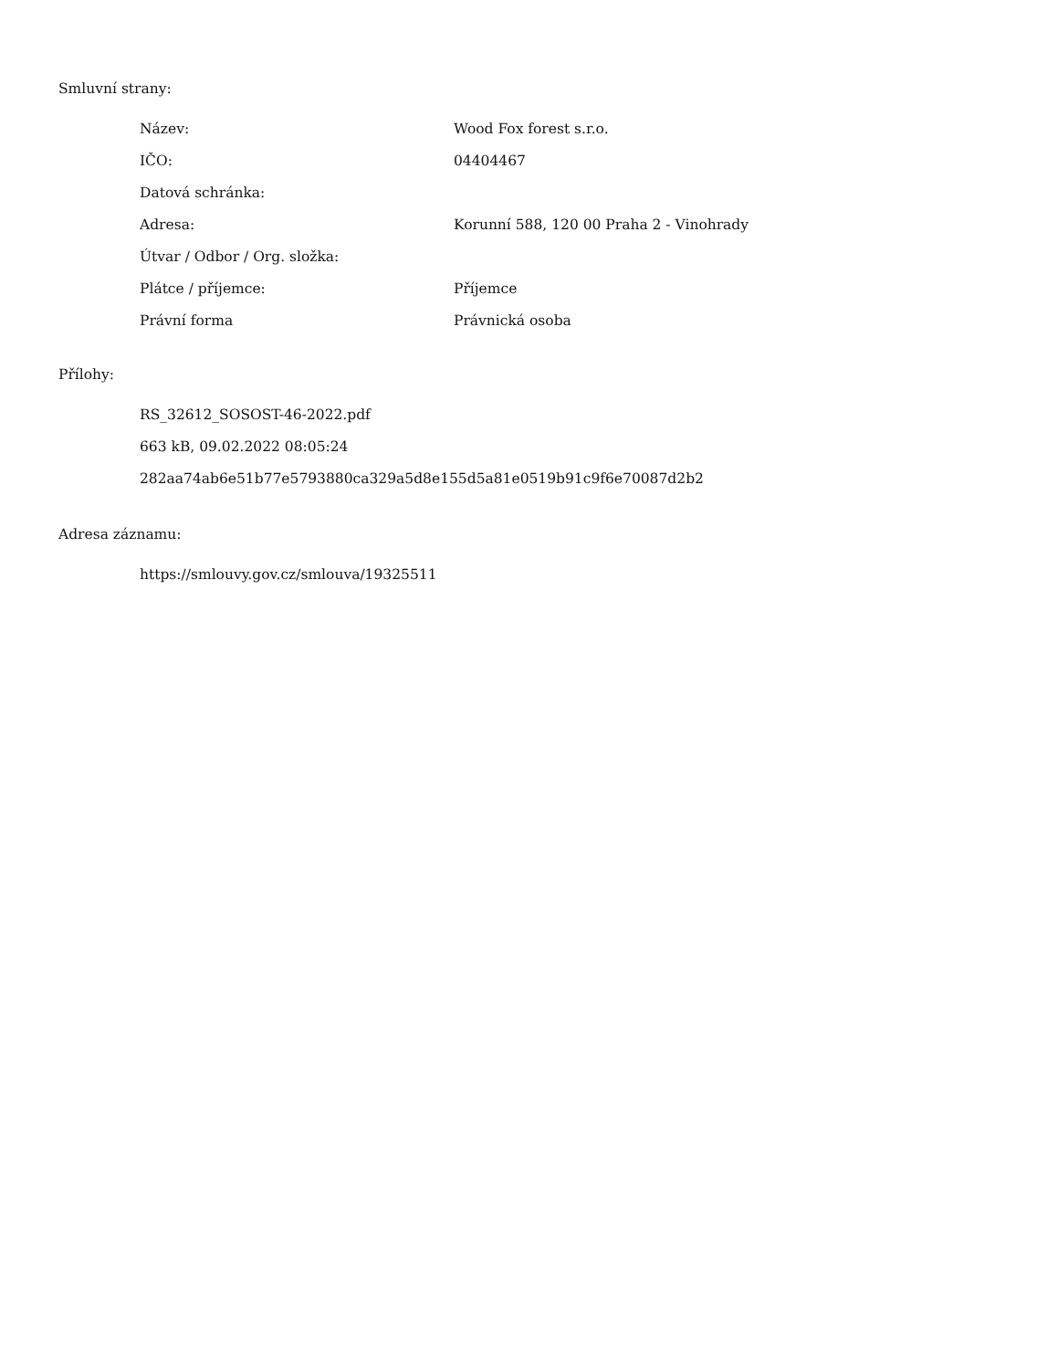Smluvní strany:
| Název: | Wood Fox forest s.r.o. |
| IČO: | 04404467 |
| Datová schránka: | |
| Adresa: | Korunní 588, 120 00 Praha 2 - Vinohrady |
| Útvar / Odbor / Org. složka: | |
| Plátce / příjemce: | Příjemce |
| Právní forma | Právnická osoba |
Přílohy:
RS_32612_SOSOST-46-2022.pdf
663 kB, 09.02.2022 08:05:24
282aa74ab6e51b77e5793880ca329a5d8e155d5a81e0519b91c9f6e70087d2b2
Adresa záznamu:
https://smlouvy.gov.cz/smlouva/19325511